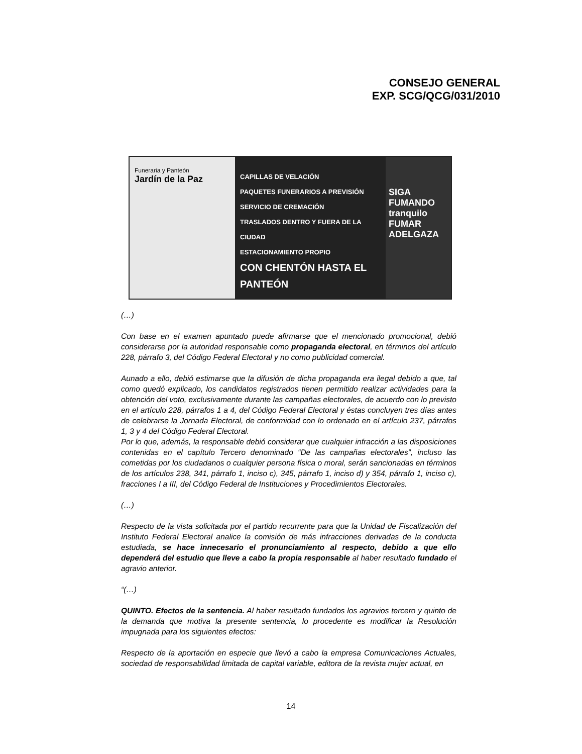CONSEJO GENERAL
EXP. SCG/QCG/031/2010
Funeraria y Panteón
Jardín de la Paz
CAPILLAS DE VELACIÓN
PAQUETES FUNERARIOS A PREVISIÓN
SERVICIO DE CREMACIÓN
TRASLADOS DENTRO Y FUERA DE LA CIUDAD
ESTACIONAMIENTO PROPIO
CON CHENTÓN HASTA EL PANTEÓN
SIGA FUMANDO tranquilo FUMAR ADELGAZA
(…)
Con base en el examen apuntado puede afirmarse que el mencionado promocional, debió considerarse por la autoridad responsable como propaganda electoral, en términos del artículo 228, párrafo 3, del Código Federal Electoral y no como publicidad comercial.
Aunado a ello, debió estimarse que la difusión de dicha propaganda era ilegal debido a que, tal como quedó explicado, los candidatos registrados tienen permitido realizar actividades para la obtención del voto, exclusivamente durante las campañas electorales, de acuerdo con lo previsto en el artículo 228, párrafos 1 a 4, del Código Federal Electoral y éstas concluyen tres días antes de celebrarse la Jornada Electoral, de conformidad con lo ordenado en el artículo 237, párrafos 1, 3 y 4 del Código Federal Electoral.
Por lo que, además, la responsable debió considerar que cualquier infracción a las disposiciones contenidas en el capítulo Tercero denominado “De las campañas electorales”, incluso las cometidas por los ciudadanos o cualquier persona física o moral, serán sancionadas en términos de los artículos 238, 341, párrafo 1, inciso c), 345, párrafo 1, inciso d) y 354, párrafo 1, inciso c), fracciones I a III, del Código Federal de Instituciones y Procedimientos Electorales.
(…)
Respecto de la vista solicitada por el partido recurrente para que la Unidad de Fiscalización del Instituto Federal Electoral analice la comisión de más infracciones derivadas de la conducta estudiada, se hace innecesario el pronunciamiento al respecto, debido a que ello dependerá del estudio que lleve a cabo la propia responsable al haber resultado fundado el agravio anterior.
“(…)
QUINTO. Efectos de la sentencia. Al haber resultado fundados los agravios tercero y quinto de la demanda que motiva la presente sentencia, lo procedente es modificar la Resolución impugnada para los siguientes efectos:
Respecto de la aportación en especie que llevó a cabo la empresa Comunicaciones Actuales, sociedad de responsabilidad limitada de capital variable, editora de la revista mujer actual, en
14